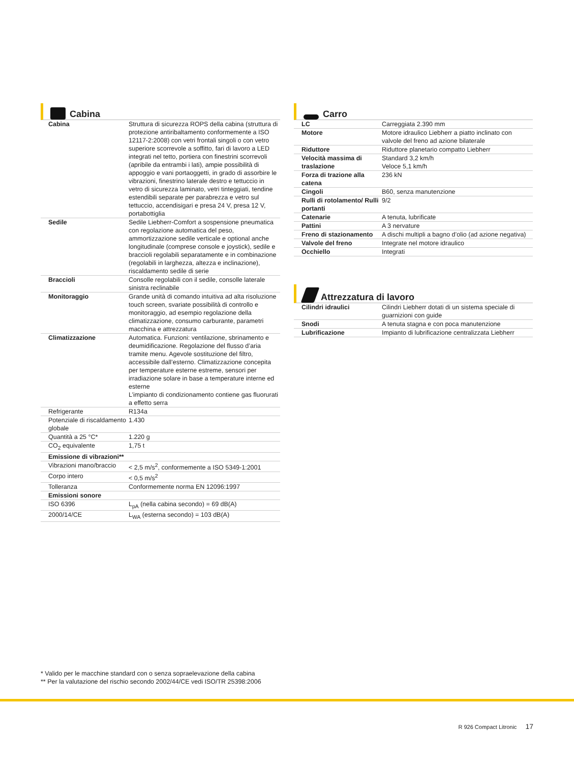Cabina
| Cabina | Struttura di sicurezza ROPS della cabina (struttura di protezione antiribaltamento conformemente a ISO 12117-2:2008) con vetri frontali singoli o con vetro superiore scorrevole a soffitto, fari di lavoro a LED integrati nel tetto, portiera con finestrini scorrevoli (apribile da entrambi i lati), ampie possibilità di appoggio e vani portaoggetti, in grado di assorbire le vibrazioni, finestrino laterale destro e tettuccio in vetro di sicurezza laminato, vetri tinteggiati, tendine estendibili separate per parabrezza e vetro sul tettuccio, accendisigari e presa 24 V, presa 12 V, portabottiglia |
| Sedile | Sedile Liebherr-Comfort a sospensione pneumatica con regolazione automatica del peso, ammortizzazione sedile verticale e optional anche longitudinale (comprese console e joystick), sedile e braccioli regolabili separatamente e in combinazione (regolabili in larghezza, altezza e inclinazione), riscaldamento sedile di serie |
| Braccioli | Consolle regolabili con il sedile, consolle laterale sinistra reclinabile |
| Monitoraggio | Grande unità di comando intuitiva ad alta risoluzione touch screen, svariate possibilità di controllo e monitoraggio, ad esempio regolazione della climatizzazione, consumo carburante, parametri macchina e attrezzatura |
| Climatizzazione | Automatica. Funzioni: ventilazione, sbrinamento e deumidificazione. Regolazione del flusso d’aria tramite menu. Agevole sostituzione del filtro, accessibile dall’esterno. Climatizzazione concepita per temperature esterne estreme, sensori per irradiazione solare in base a temperature interne ed esterne L’impianto di condizionamento contiene gas fluorurati a effetto serra |
| Refrigerante | R134a |
| Potenziale di riscaldamento globale | 1.430 |
| Quantità a 25 °C* | 1.220 g |
| CO<sub>2</sub> equivalente | 1,75 t |
| Emissione di vibrazioni** | |
| Vibrazioni mano/braccio | < 2,5 m/s<sup>2</sup>, conformemente a ISO 5349-1:2001 |
| Corpo intero | < 0,5 m/s<sup>2</sup> |
| Tolleranza | Conformemente norma EN 12096:1997 |
| Emissioni sonore | |
| ISO 6396 | L<sub>pA</sub> (nella cabina secondo) = 69 dB(A) |
| 2000/14/CE | L<sub>WA</sub> (esterna secondo) = 103 dB(A) |
Carro
| LC | Carreggiata 2.390 mm |
| Motore | Motore idraulico Liebherr a piatto inclinato con valvole del freno ad azione bilaterale |
| Riduttore | Riduttore planetario compatto Liebherr |
| Velocità massima di traslazione | Standard 3,2 km/h Veloce 5,1 km/h |
| Forza di trazione alla catena | 236 kN |
| Cingoli | B60, senza manutenzione |
| Rulli di rotolamento/ Rulli portanti | 9/2 |
| Catenarie | A tenuta, lubrificate |
| Pattini | A 3 nervature |
| Freno di stazionamento | A dischi multipli a bagno d’olio (ad azione negativa) |
| Valvole del freno | Integrate nel motore idraulico |
| Occhiello | Integrati |
Attrezzatura di lavoro
| Cilindri idraulici | Cilindri Liebherr dotati di un sistema speciale di guarnizioni con guide |
| Snodi | A tenuta stagna e con poca manutenzione |
| Lubrificazione | Impianto di lubrificazione centralizzata Liebherr |
* Valido per le macchine standard con o senza sopraelevazione della cabina
** Per la valutazione del rischio secondo 2002/44/CE vedi ISO/TR 25398:2006
R 926 Compact Litronic 17